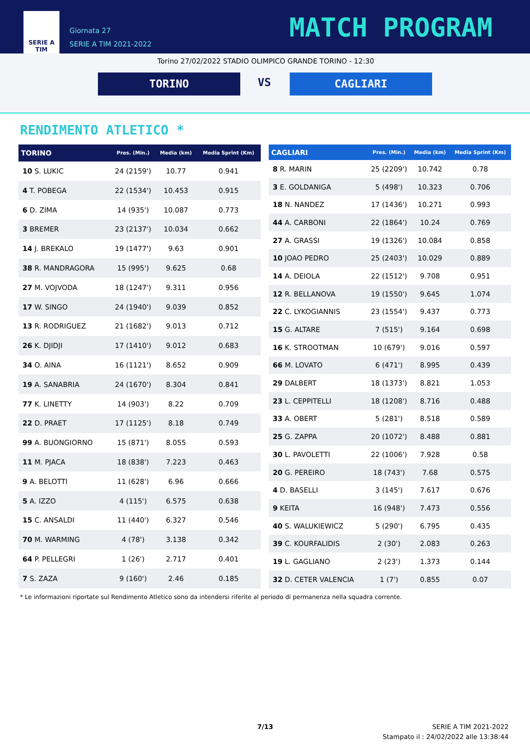SERIE A
TIM
Giornata 27
SERIE A TIM 2021-2022
MATCH PROGRAM
Torino 27/02/2022 STADIO OLIMPICO GRANDE TORINO - 12:30
TORINO VS CAGLIARI
RENDIMENTO ATLETICO *
| TORINO | Pres. (Min.) | Media (km) | Media Sprint (Km) |
| --- | --- | --- | --- |
| 10 S. LUKIC | 24 (2159') | 10.77 | 0.941 |
| 4 T. POBEGA | 22 (1534') | 10.453 | 0.915 |
| 6 D. ZIMA | 14 (935') | 10.087 | 0.773 |
| 3 BREMER | 23 (2137') | 10.034 | 0.662 |
| 14 J. BREKALO | 19 (1477') | 9.63 | 0.901 |
| 38 R. MANDRAGORA | 15 (995') | 9.625 | 0.68 |
| 27 M. VOJVODA | 18 (1247') | 9.311 | 0.956 |
| 17 W. SINGO | 24 (1940') | 9.039 | 0.852 |
| 13 R. RODRIGUEZ | 21 (1682') | 9.013 | 0.712 |
| 26 K. DJIDJI | 17 (1410') | 9.012 | 0.683 |
| 34 O. AINA | 16 (1121') | 8.652 | 0.909 |
| 19 A. SANABRIA | 24 (1670') | 8.304 | 0.841 |
| 77 K. LINETTY | 14 (903') | 8.22 | 0.709 |
| 22 D. PRAET | 17 (1125') | 8.18 | 0.749 |
| 99 A. BUONGIORNO | 15 (871') | 8.055 | 0.593 |
| 11 M. PJACA | 18 (838') | 7.223 | 0.463 |
| 9 A. BELOTTI | 11 (628') | 6.96 | 0.666 |
| 5 A. IZZO | 4 (115') | 6.575 | 0.638 |
| 15 C. ANSALDI | 11 (440') | 6.327 | 0.546 |
| 70 M. WARMING | 4 (78') | 3.138 | 0.342 |
| 64 P. PELLEGRI | 1 (26') | 2.717 | 0.401 |
| 7 S. ZAZA | 9 (160') | 2.46 | 0.185 |
| CAGLIARI | Pres. (Min.) | Media (km) | Media Sprint (Km) |
| --- | --- | --- | --- |
| 8 R. MARIN | 25 (2209') | 10.742 | 0.78 |
| 3 E. GOLDANIGA | 5 (498') | 10.323 | 0.706 |
| 18 N. NANDEZ | 17 (1436') | 10.271 | 0.993 |
| 44 A. CARBONI | 22 (1864') | 10.24 | 0.769 |
| 27 A. GRASSI | 19 (1326') | 10.084 | 0.858 |
| 10 JOAO PEDRO | 25 (2403') | 10.029 | 0.889 |
| 14 A. DEIOLA | 22 (1512') | 9.708 | 0.951 |
| 12 R. BELLANOVA | 19 (1550') | 9.645 | 1.074 |
| 22 C. LYKOGIANNIS | 23 (1554') | 9.437 | 0.773 |
| 15 G. ALTARE | 7 (515') | 9.164 | 0.698 |
| 16 K. STROOTMAN | 10 (679') | 9.016 | 0.597 |
| 66 M. LOVATO | 6 (471') | 8.995 | 0.439 |
| 29 DALBERT | 18 (1373') | 8.821 | 1.053 |
| 23 L. CEPPITELLI | 18 (1208') | 8.716 | 0.488 |
| 33 A. OBERT | 5 (281') | 8.518 | 0.589 |
| 25 G. ZAPPA | 20 (1072') | 8.488 | 0.881 |
| 30 L. PAVOLETTI | 22 (1006') | 7.928 | 0.58 |
| 20 G. PEREIRO | 18 (743') | 7.68 | 0.575 |
| 4 D. BASELLI | 3 (145') | 7.617 | 0.676 |
| 9 KEITA | 16 (948') | 7.473 | 0.556 |
| 40 S. WALUKIEWICZ | 5 (290') | 6.795 | 0.435 |
| 39 C. KOURFALIDIS | 2 (30') | 2.083 | 0.263 |
| 19 L. GAGLIANO | 2 (23') | 1.373 | 0.144 |
| 32 D. CETER VALENCIA | 1 (7') | 0.855 | 0.07 |
* Le informazioni riportate sul Rendimento Atletico sono da intendersi riferite al periodo di permanenza nella squadra corrente.
7/13
SERIE A TIM 2021-2022
Stampato il : 24/02/2022 alle 13:38:44